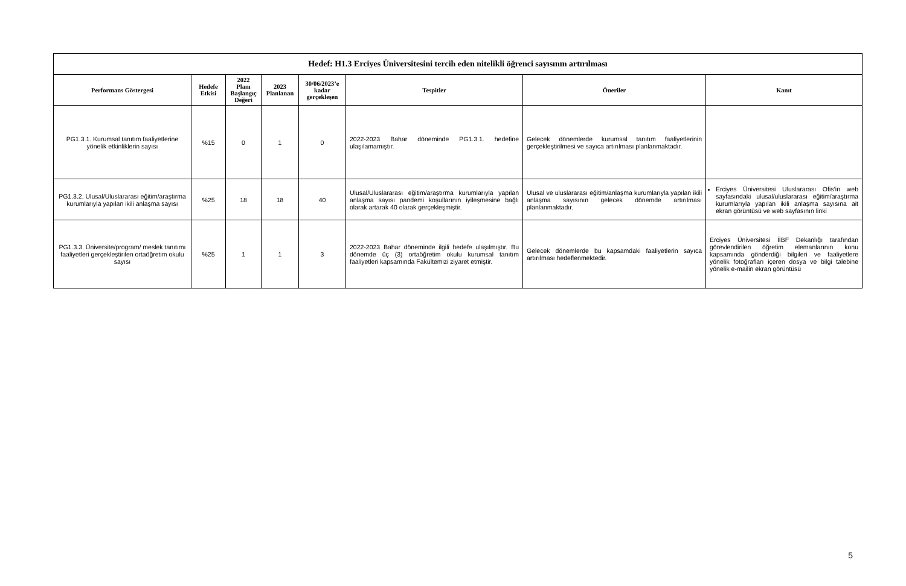| Hedef: H1.3 Erciyes Üniversitesini tercih eden nitelikli öğrenci sayısının artırılması | | | | | | | |
| --- | --- | --- | --- | --- | --- | --- | --- |
| Performans Göstergesi | Hedefe Etkisi | 2022 Planı Başlangıç Değeri | 2023 Planlanan | 30/06/2023’e kadar gerçekleşen | Tespitler | Öneriler | Kanıt |
| PG1.3.1. Kurumsal tanıtım faaliyetlerine yönelik etkinliklerin sayısı | %15 | 0 | 1 | 0 | 2022-2023 Bahar döneminde PG1.3.1. hedefine ulaşılamamıştır. | Gelecek dönemlerde kurumsal tanıtım faaliyetlerinin gerçekleştirilmesi ve sayıca artırılması planlanmaktadır. | |
| PG1.3.2. Ulusal/Uluslararası eğitim/araştırma kurumlarıyla yapılan ikili anlaşma sayısı | %25 | 18 | 18 | 40 | Ulusal/Uluslararası eğitim/araştırma kurumlarıyla yapılan anlaşma sayısı pandemi koşullarının iyileşmesine bağlı olarak artarak 40 olarak gerçekleşmiştir. | Ulusal ve uluslararası eğitim/anlaşma kurumlarıyla yapılan ikili anlaşma sayısının gelecek dönemde artırılması planlanmaktadır. | Erciyes Üniversitesi Uluslararası Ofis’in web sayfasındaki ulusal/uluslararası eğitim/araştırma kurumlarıyla yapılan ikili anlaşma sayısına ait ekran görüntüsü ve web sayfasının linki |
| PG1.3.3. Üniversite/program/ meslek tanıtımı faaliyetleri gerçekleştirilen ortaöğretim okulu sayısı | %25 | 1 | 1 | 3 | 2022-2023 Bahar döneminde ilgili hedefe ulaşılmıştır. Bu dönemde üç (3) ortaöğretim okulu kurumsal tanıtım faaliyetleri kapsamında Fakültemizi ziyaret etmiştir. | Gelecek dönemlerde bu kapsamdaki faaliyetlerin sayıca artırılması hedeflenmektedir. | Erciyes Üniversitesi İİBF Dekanlığı tarafından görevlendirilen öğretim elemanlarının konu kapsamında gönderdiği bilgileri ve faaliyetlere yönelik fotoğrafları içeren dosya ve bilgi talebine yönelik e-mailin ekran görüntüsü |
5